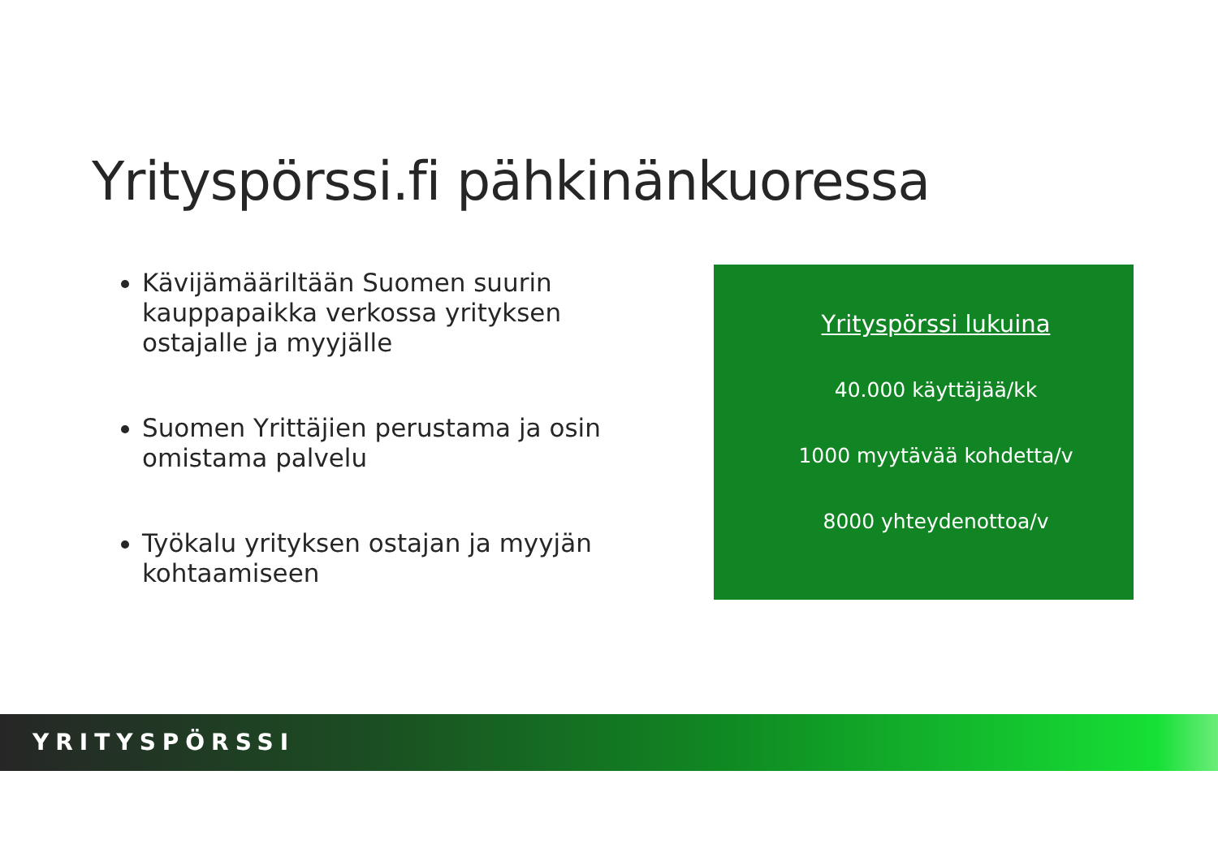Yrityspörssi.fi pähkinänkuoressa
Kävijämääriltään Suomen suurin kauppapaikka verkossa yrityksen ostajalle ja myyjälle
Suomen Yrittäjien perustama ja osin omistama palvelu
Työkalu yrityksen ostajan ja myyjän kohtaamiseen
Yrityspörssi lukuina
40.000 käyttäjää/kk
1000 myytävää kohdetta/v
8000 yhteydenottoa/v
YRITYSPÖRSSI